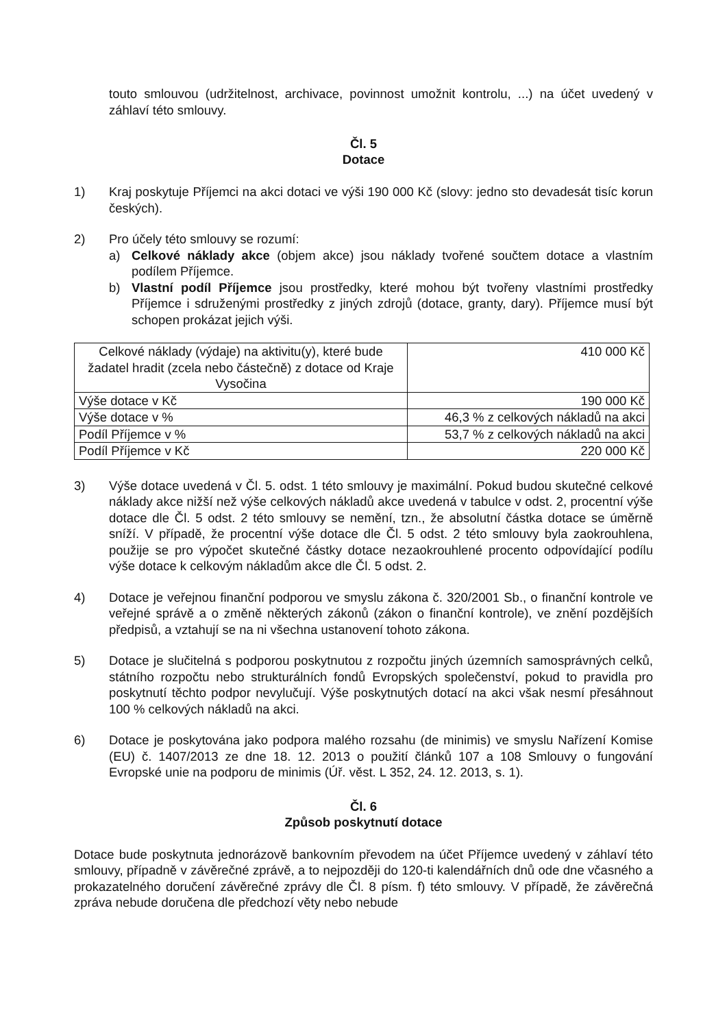touto smlouvou (udržitelnost, archivace, povinnost umožnit kontrolu, ...) na účet uvedený v záhlaví této smlouvy.
Čl. 5
Dotace
1) Kraj poskytuje Příjemci na akci dotaci ve výši 190 000 Kč (slovy: jedno sto devadesát tisíc korun českých).
2) Pro účely této smlouvy se rozumí:
a) Celkové náklady akce (objem akce) jsou náklady tvořené součtem dotace a vlastním podílem Příjemce.
b) Vlastní podíl Příjemce jsou prostředky, které mohou být tvořeny vlastními prostředky Příjemce i sdruženými prostředky z jiných zdrojů (dotace, granty, dary). Příjemce musí být schopen prokázat jejich výši.
| Celkové náklady (výdaje) na aktivitu(y), které bude žadatel hradit (zcela nebo částečně) z dotace od Kraje Vysočina | 410 000 Kč |
| Výše dotace v Kč | 190 000 Kč |
| Výše dotace v % | 46,3 % z celkových nákladů na akci |
| Podíl Příjemce v % | 53,7 % z celkových nákladů na akci |
| Podíl Příjemce v Kč | 220 000 Kč |
3) Výše dotace uvedená v Čl. 5. odst. 1 této smlouvy je maximální. Pokud budou skutečné celkové náklady akce nižší než výše celkových nákladů akce uvedená v tabulce v odst. 2, procentní výše dotace dle Čl. 5 odst. 2 této smlouvy se nemění, tzn., že absolutní částka dotace se úměrně sníží. V případě, že procentní výše dotace dle Čl. 5 odst. 2 této smlouvy byla zaokrouhlena, použije se pro výpočet skutečné částky dotace nezaokrouhlené procento odpovídající podílu výše dotace k celkovým nákladům akce dle Čl. 5 odst. 2.
4) Dotace je veřejnou finanční podporou ve smyslu zákona č. 320/2001 Sb., o finanční kontrole ve veřejné správě a o změně některých zákonů (zákon o finanční kontrole), ve znění pozdějších předpisů, a vztahují se na ni všechna ustanovení tohoto zákona.
5) Dotace je slučitelná s podporou poskytnutou z rozpočtu jiných územních samosprávných celků, státního rozpočtu nebo strukturálních fondů Evropských společenství, pokud to pravidla pro poskytnutí těchto podpor nevylučují. Výše poskytnutých dotací na akci však nesmí přesáhnout 100 % celkových nákladů na akci.
6) Dotace je poskytována jako podpora malého rozsahu (de minimis) ve smyslu Nařízení Komise (EU) č. 1407/2013 ze dne 18. 12. 2013 o použití článků 107 a 108 Smlouvy o fungování Evropské unie na podporu de minimis (Úř. věst. L 352, 24. 12. 2013, s. 1).
Čl. 6
Způsob poskytnutí dotace
Dotace bude poskytnuta jednorázově bankovním převodem na účet Příjemce uvedený v záhlaví této smlouvy, případně v závěrečné zprávě, a to nejpozději do 120-ti kalendářních dnů ode dne včasného a prokazatelného doručení závěrečné zprávy dle Čl. 8 písm. f) této smlouvy. V případě, že závěrečná zpráva nebude doručena dle předchozí věty nebo nebude